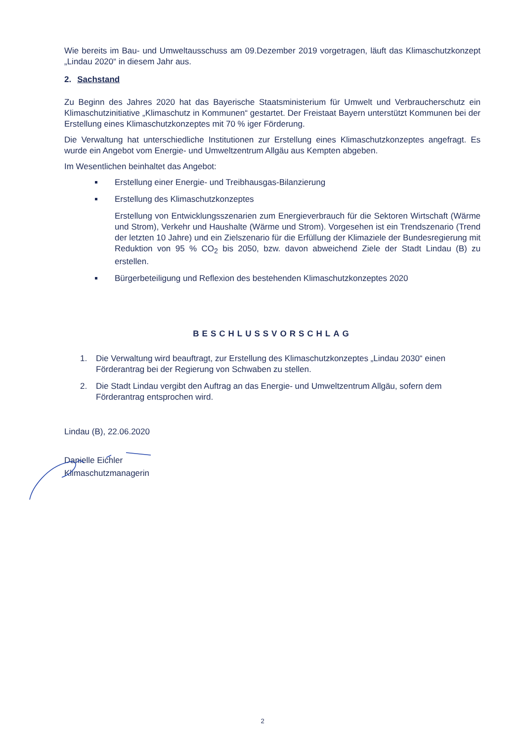Wie bereits im Bau- und Umweltausschuss am 09.Dezember 2019 vorgetragen, läuft das Klimaschutzkonzept „Lindau 2020“ in diesem Jahr aus.
2. Sachstand
Zu Beginn des Jahres 2020 hat das Bayerische Staatsministerium für Umwelt und Verbraucherschutz ein Klimaschutzinitiative „Klimaschutz in Kommunen“ gestartet. Der Freistaat Bayern unterstützt Kommunen bei der Erstellung eines Klimaschutzkonzeptes mit 70 % iger Förderung.
Die Verwaltung hat unterschiedliche Institutionen zur Erstellung eines Klimaschutzkonzeptes angefragt. Es wurde ein Angebot vom Energie- und Umweltzentrum Allgäu aus Kempten abgeben.
Im Wesentlichen beinhaltet das Angebot:
Erstellung einer Energie- und Treibhausgas-Bilanzierung
Erstellung des Klimaschutzkonzeptes
Erstellung von Entwicklungsszenarien zum Energieverbrauch für die Sektoren Wirtschaft (Wärme und Strom), Verkehr und Haushalte (Wärme und Strom). Vorgesehen ist ein Trendszenario (Trend der letzten 10 Jahre) und ein Zielszenario für die Erfüllung der Klimaziele der Bundesregierung mit Reduktion von 95 % CO<sub>2</sub> bis 2050, bzw. davon abweichend Ziele der Stadt Lindau (B) zu erstellen.
Bürgerbeteiligung und Reflexion des bestehenden Klimaschutzkonzeptes 2020
BESCHLUSSVORSCHLAG
1. Die Verwaltung wird beauftragt, zur Erstellung des Klimaschutzkonzeptes „Lindau 2030“ einen Förderantrag bei der Regierung von Schwaben zu stellen.
2. Die Stadt Lindau vergibt den Auftrag an das Energie- und Umweltzentrum Allgäu, sofern dem Förderantrag entsprochen wird.
Lindau (B), 22.06.2020
Danielle Eichler
Klimaschutzmanagerin
2